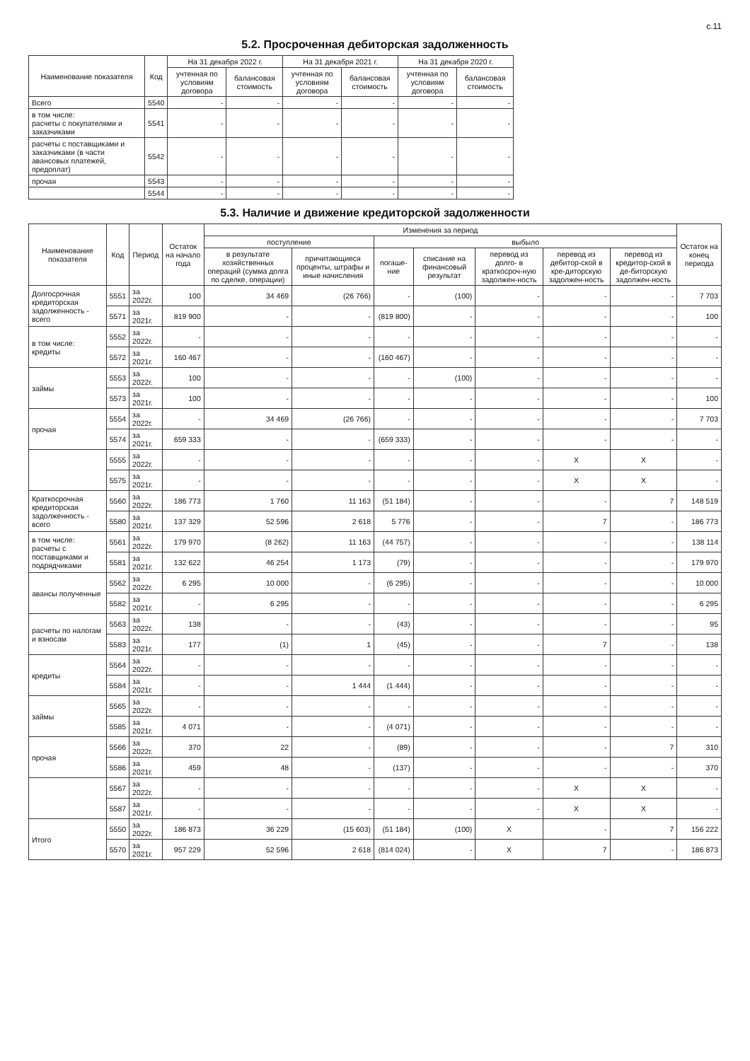с.11
5.2. Просроченная дебиторская задолженность
| Наименование показателя | Код | На 31 декабря 2022 г. | | На 31 декабря 2021 г. | | На 31 декабря 2020 г. | |
| --- | --- | --- | --- | --- | --- | --- | --- |
| | | учтенная по условиям договора | балансовая стоимость | учтенная по условиям договора | балансовая стоимость | учтенная по условиям договора | балансовая стоимость |
| Всего | 5540 | - | - | - | - | - | - |
| в том числе: расчеты с покупателями и заказчиками | 5541 | - | - | - | - | - | - |
| расчеты с поставщиками и заказчиками (в части авансовых платежей, предоплат) | 5542 | - | - | - | - | - | - |
| прочая | 5543 | - | - | - | - | - | - |
| | 5544 | - | - | - | - | - | - |
5.3. Наличие и движение кредиторской задолженности
| Наименование показателя | Код | Период | Остаток на начало года | Изменения за период | | | | | | | Остаток на конец периода |
| --- | --- | --- | --- | --- | --- | --- | --- | --- | --- | --- | --- |
| | | | | поступление | | выбыло | | | | | |
| | | | | в результате хозяйственных операций (сумма долга по сделке, операции) | причитающиеся проценты, штрафы и иные начисления | погаше-ние | списание на финансовый результат | перевод из долго- в краткосроч-ную задолжен-ность | перевод из дебитор-ской в кре-диторскую задолжен-ность | перевод из кредитор-ской в де-биторскую задолжен-ность | |
| Долгосрочная кредиторская задолженность - всего | 5551 | за 2022г. | 100 | 34 469 | (26 766) | - | (100) | - | - | - | 7 703 |
| | 5571 | за 2021г. | 819 900 | - | - | (819 800) | - | - | - | - | 100 |
| в том числе: кредиты | 5552 | за 2022г. | - | - | - | - | - | - | - | - | - |
| | 5572 | за 2021г. | 160 467 | - | - | (160 467) | - | - | - | - | - |
| займы | 5553 | за 2022г. | 100 | - | - | - | (100) | - | - | - | - |
| | 5573 | за 2021г. | 100 | - | - | - | - | - | - | - | 100 |
| прочая | 5554 | за 2022г. | - | 34 469 | (26 766) | - | - | - | - | - | 7 703 |
| | 5574 | за 2021г. | 659 333 | - | - | (659 333) | - | - | - | - | - |
| | 5555 | за 2022г. | - | - | - | - | - | - | X | X | - |
| | 5575 | за 2021г. | - | - | - | - | - | - | X | X | - |
| Краткосрочная кредиторская задолженность - всего | 5560 | за 2022г. | 186 773 | 1 760 | 11 163 | (51 184) | - | - | - | 7 | 148 519 |
| | 5580 | за 2021г. | 137 329 | 52 596 | 2 618 | 5 776 | - | - | 7 | - | 186 773 |
| в том числе: расчеты с поставщиками и подрядчиками | 5561 | за 2022г. | 179 970 | (8 262) | 11 163 | (44 757) | - | - | - | - | 138 114 |
| | 5581 | за 2021г. | 132 622 | 46 254 | 1 173 | (79) | - | - | - | - | 179 970 |
| авансы полученные | 5562 | за 2022г. | 6 295 | 10 000 | - | (6 295) | - | - | - | - | 10 000 |
| | 5582 | за 2021г. | - | 6 295 | - | - | - | - | - | - | 6 295 |
| расчеты по налогам и взносам | 5563 | за 2022г. | 138 | - | - | (43) | - | - | - | - | 95 |
| | 5583 | за 2021г. | 177 | (1) | 1 | (45) | - | - | 7 | - | 138 |
| кредиты | 5564 | за 2022г. | - | - | - | - | - | - | - | - | - |
| | 5584 | за 2021г. | - | - | 1 444 | (1 444) | - | - | - | - | - |
| займы | 5565 | за 2022г. | - | - | - | - | - | - | - | - | - |
| | 5585 | за 2021г. | 4 071 | - | - | (4 071) | - | - | - | - | - |
| прочая | 5566 | за 2022г. | 370 | 22 | - | (89) | - | - | - | 7 | 310 |
| | 5586 | за 2021г. | 459 | 48 | - | (137) | - | - | - | - | 370 |
| | 5567 | за 2022г. | - | - | - | - | - | - | X | X | - |
| | 5587 | за 2021г. | - | - | - | - | - | - | X | X | - |
| Итого | 5550 | за 2022г. | 186 873 | 36 229 | (15 603) | (51 184) | (100) | X | - | 7 | 156 222 |
| | 5570 | за 2021г. | 957 229 | 52 596 | 2 618 | (814 024) | - | X | 7 | - | 186 873 |